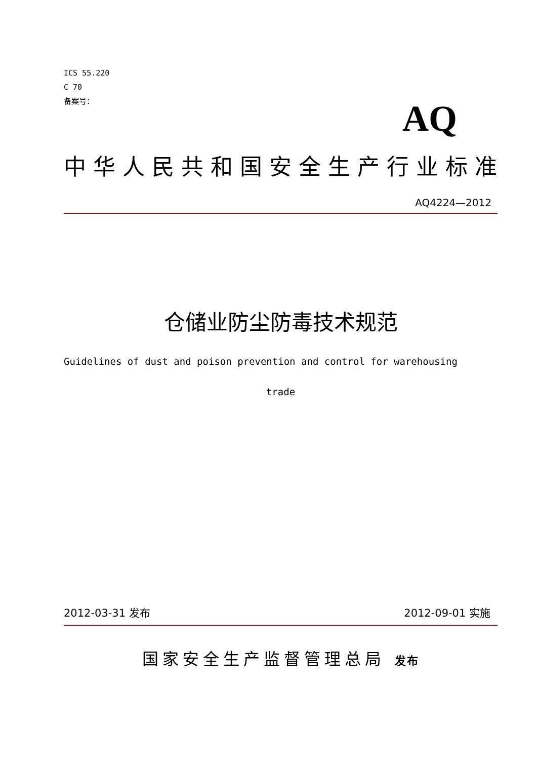ICS 55.220
C 70
备案号：
AQ
中华人民共和国安全生产行业标准
AQ4224—2012
仓储业防尘防毒技术规范
Guidelines of dust and poison prevention and control for warehousing
trade
2012-03-31 发布 2012-09-01 实施
国家安全生产监督管理总局 发布